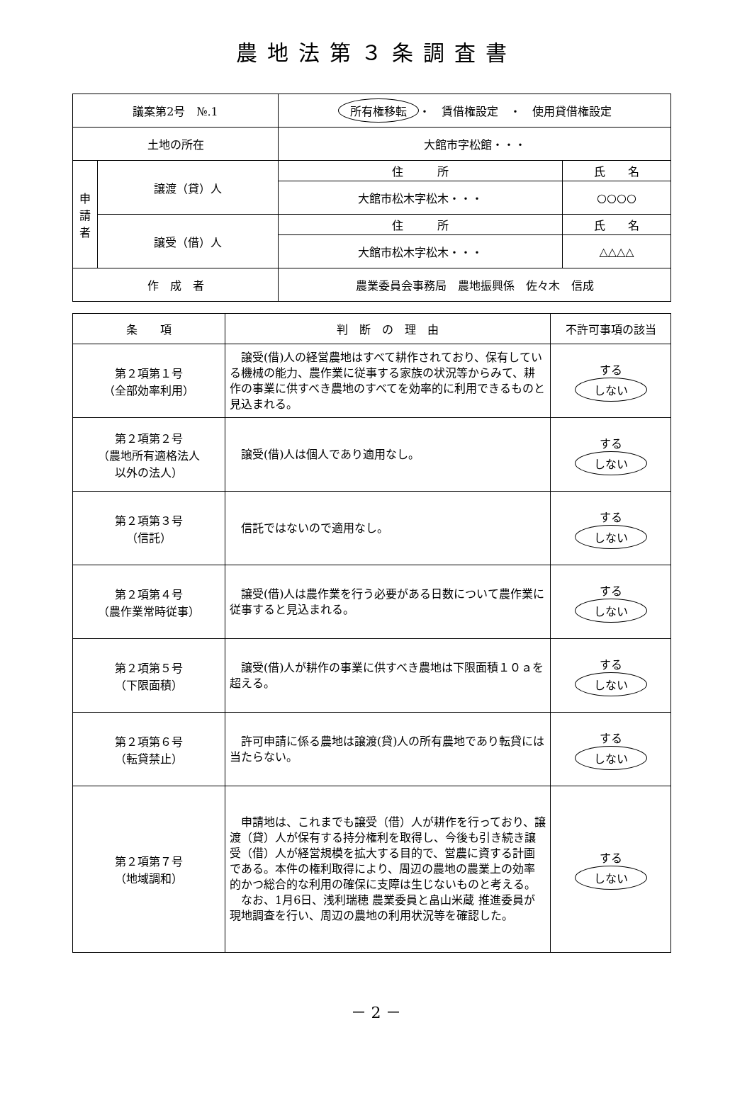農地法第３条調査書
| 議案第2号 №.1 | | 所有権移転 ・ 賃借権設定 ・ 使用貸借権設定 | |
| 土地の所在 | | 大館市字松館・・・ | |
| 申 請 者 | 譲渡（貸）人 | 住 所 | 氏 名 |
| | | 大館市松木字松木・・・ | ○○○○ |
| | 譲受（借）人 | 住 所 | 氏 名 |
| | | 大館市松木字松木・・・ | △△△△ |
| 作 成 者 | | 農業委員会事務局 農地振興係 佐々木 信成 | |
| 条 項 | 判 断 の 理 由 | 不許可事項の該当 |
| --- | --- | --- |
| 第２項第１号 （全部効率利用） | 譲受(借)人の経営農地はすべて耕作されており、保有している機械の能力、農作業に従事する家族の状況等からみて、耕作の事業に供すべき農地のすべてを効率的に利用できるものと見込まれる。 | する しない |
| 第２項第２号 （農地所有適格法人 以外の法人） | 譲受(借)人は個人であり適用なし。 | する しない |
| 第２項第３号 （信託） | 信託ではないので適用なし。 | する しない |
| 第２項第４号 （農作業常時従事） | 譲受(借)人は農作業を行う必要がある日数について農作業に従事すると見込まれる。 | する しない |
| 第２項第５号 （下限面積） | 譲受(借)人が耕作の事業に供すべき農地は下限面積１０ａを超える。 | する しない |
| 第２項第６号 （転貸禁止） | 許可申請に係る農地は譲渡(貸)人の所有農地であり転貸には当たらない。 | する しない |
| 第２項第７号 （地域調和） | 申請地は、これまでも譲受（借）人が耕作を行っており、譲渡（貸）人が保有する持分権利を取得し、今後も引き続き譲受（借）人が経営規模を拡大する目的で、営農に資する計画である。本件の権利取得により、周辺の農地の農業上の効率的かつ総合的な利用の確保に支障は生じないものと考える。 なお、1月6日、浅利瑞穂 農業委員と畠山米蔵 推進委員が現地調査を行い、周辺の農地の利用状況等を確認した。 | する しない |
－ 2 －